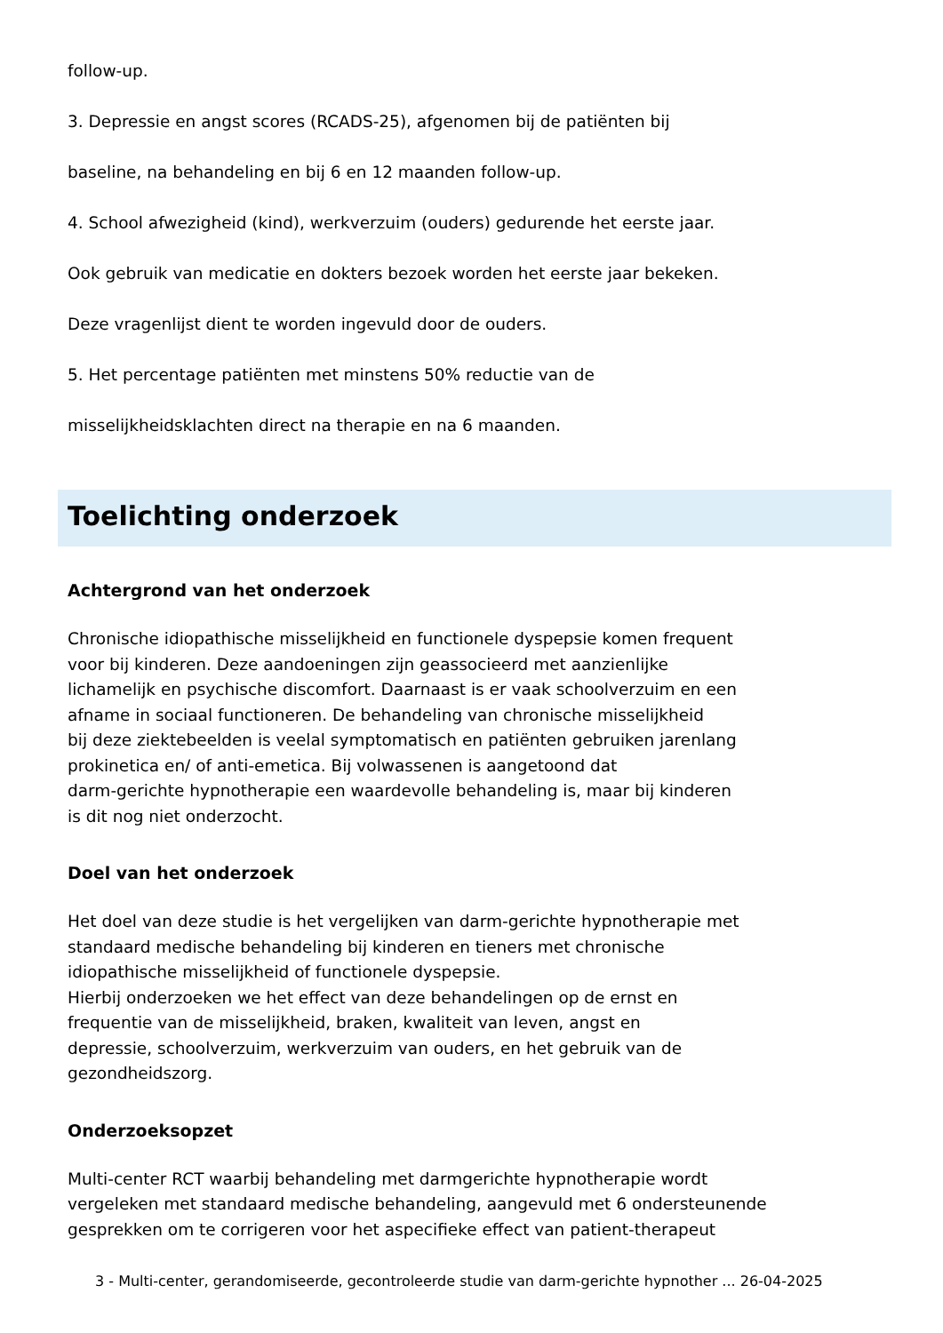follow-up.
3. Depressie en angst scores (RCADS-25), afgenomen bij de patiënten bij
baseline, na behandeling en bij 6 en 12 maanden follow-up.
4. School afwezigheid (kind), werkverzuim (ouders) gedurende het eerste jaar.
Ook gebruik van medicatie en dokters bezoek worden het eerste jaar bekeken.
Deze vragenlijst dient te worden ingevuld door de ouders.
5. Het percentage patiënten met minstens 50% reductie van de
misselijkheidsklachten direct na therapie en na 6 maanden.
Toelichting onderzoek
Achtergrond van het onderzoek
Chronische idiopathische misselijkheid en functionele dyspepsie komen frequent
voor bij kinderen. Deze aandoeningen zijn geassocieerd met aanzienlijke
lichamelijk en psychische discomfort. Daarnaast is er vaak schoolverzuim en een
afname in sociaal functioneren. De behandeling van chronische misselijkheid
bij deze ziektebeelden is veelal symptomatisch en patiënten gebruiken jarenlang
prokinetica en/ of anti-emetica. Bij volwassenen is aangetoond dat
darm-gerichte hypnotherapie een waardevolle behandeling is, maar bij kinderen
is dit nog niet onderzocht.
Doel van het onderzoek
Het doel van deze studie is het vergelijken van darm-gerichte hypnotherapie met
standaard medische behandeling bij kinderen en tieners met chronische
idiopathische misselijkheid of functionele dyspepsie.
Hierbij onderzoeken we het effect van deze behandelingen op de ernst en
frequentie van de misselijkheid, braken, kwaliteit van leven, angst en
depressie, schoolverzuim, werkverzuim van ouders, en het gebruik van de
gezondheidszorg.
Onderzoeksopzet
Multi-center RCT waarbij behandeling met darmgerichte hypnotherapie wordt
vergeleken met standaard medische behandeling, aangevuld met 6 ondersteunende
gesprekken om te corrigeren voor het aspecifieke effect van patient-therapeut
3 - Multi-center, gerandomiseerde, gecontroleerde studie van darm-gerichte hypnother ... 26-04-2025